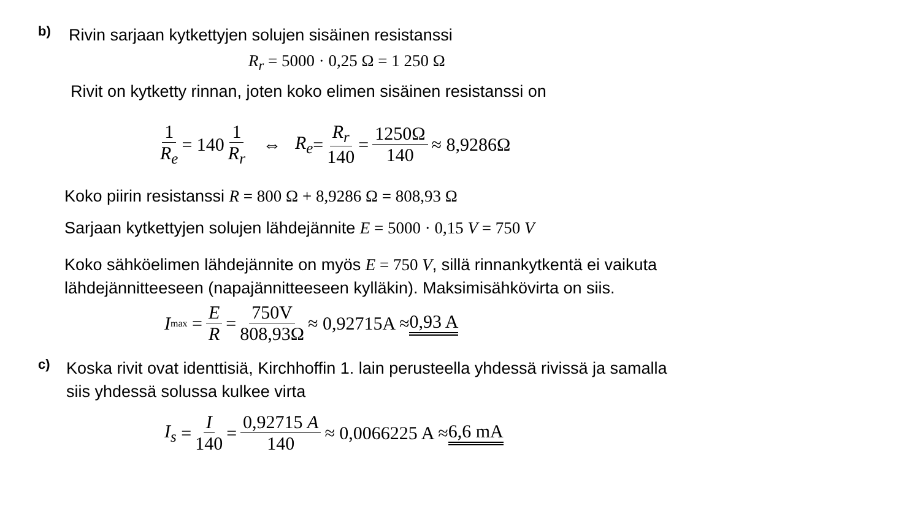b)
Rivin sarjaan kytkettyjen solujen sisäinen resistanssi
R<sub>r</sub> = 5000 · 0,25 Ω = 1 250 Ω
Rivit on kytketty rinnan, joten koko elimen sisäinen resistanssi on
1 R<sub>e</sub> = 140 1 R<sub>r</sub> ⇔ R<sub>e</sub> = R<sub>r</sub> 140 = 1250Ω 140 ≈ 8,9286Ω
Koko piirin resistanssi R = 800 Ω + 8,9286 Ω = 808,93 Ω
Sarjaan kytkettyjen solujen lähdejännite E = 5000 · 0,15 V = 750 V
Koko sähköelimen lähdejännite on myös E = 750 V, sillä rinnankytkentä ei vaikuta
lähdejännitteeseen (napajännitteeseen kylläkin). Maksimisähkövirta on siis.
I<sub>max</sub> = E R = 750V 808,93Ω ≈ 0,92715A ≈ 0,93 A
c)
Koska rivit ovat identtisiä, Kirchhoffin 1. lain perusteella yhdessä rivissä ja samalla
siis yhdessä solussa kulkee virta
I<sub>s</sub> = I 140 = 0,92715 A 140 ≈ 0,0066225 A ≈ 6,6 mA